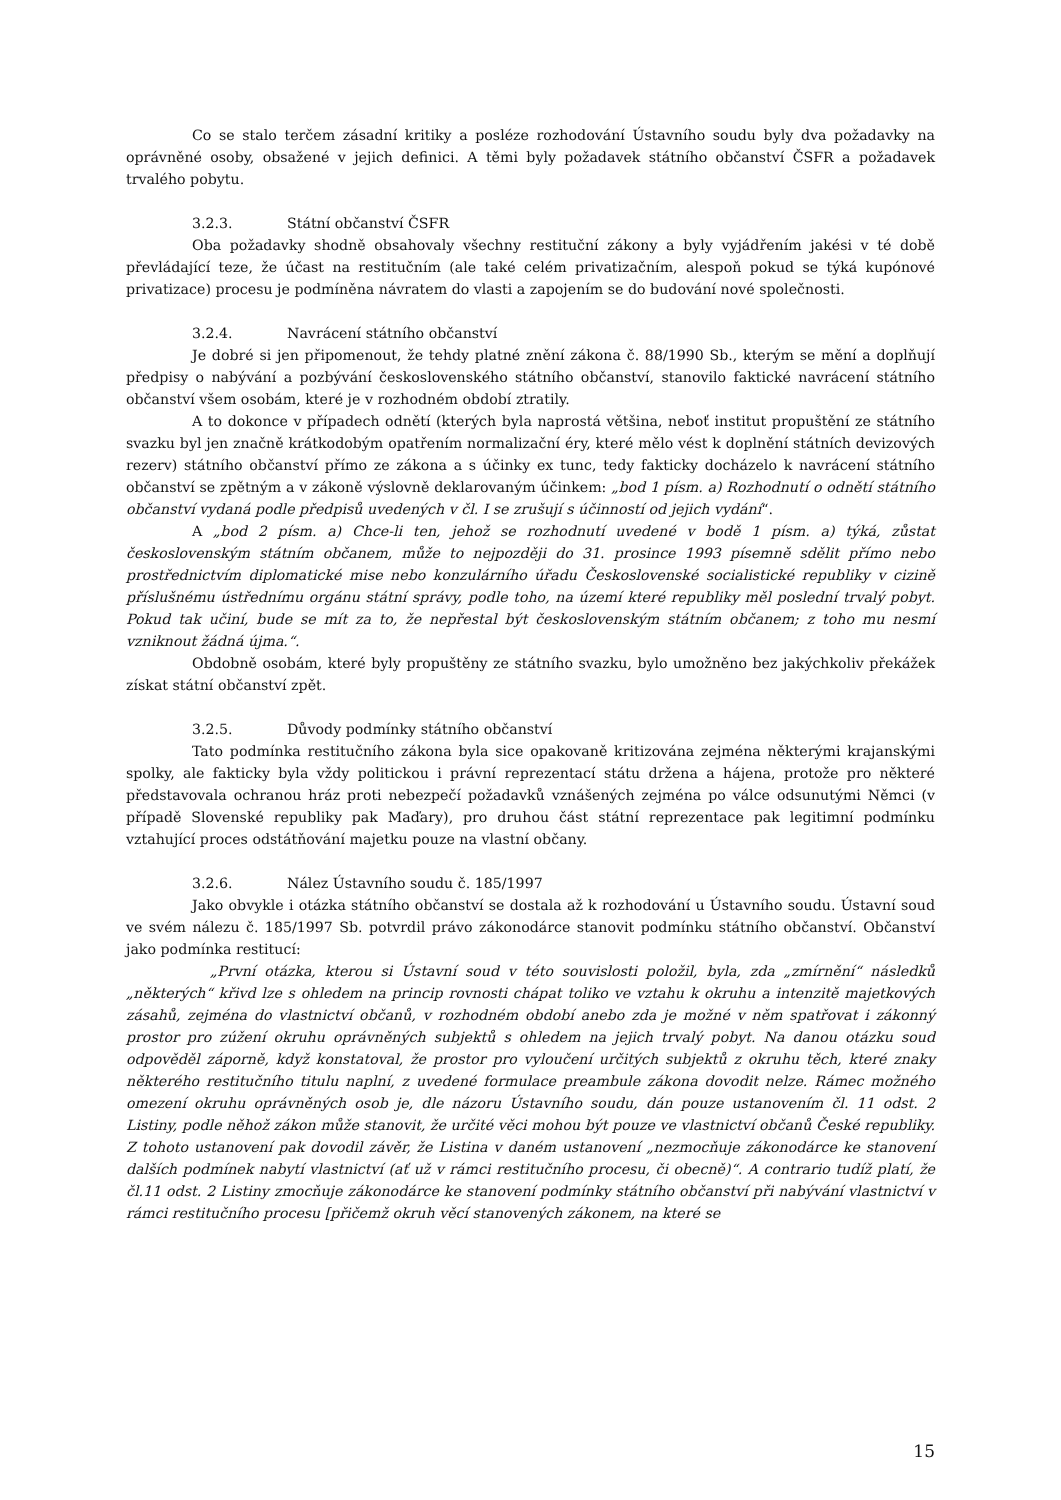Co se stalo terčem zásadní kritiky a posléze rozhodování Ústavního soudu byly dva požadavky na oprávněné osoby, obsažené v jejich definici. A těmi byly požadavek státního občanství ČSFR a požadavek trvalého pobytu.
3.2.3. Státní občanství ČSFR
Oba požadavky shodně obsahovaly všechny restituční zákony a byly vyjádřením jakési v té době převládající teze, že účast na restitučním (ale také celém privatizačním, alespoň pokud se týká kupónové privatizace) procesu je podmíněna návratem do vlasti a zapojením se do budování nové společnosti.
3.2.4. Navrácení státního občanství
Je dobré si jen připomenout, že tehdy platné znění zákona č. 88/1990 Sb., kterým se mění a doplňují předpisy o nabývání a pozbývání československého státního občanství, stanovilo faktické navrácení státního občanství všem osobám, které je v rozhodném období ztratily.
A to dokonce v případech odnětí (kterých byla naprostá většina, neboť institut propuštění ze státního svazku byl jen značně krátkodobým opatřením normalizační éry, které mělo vést k doplnění státních devizových rezerv) státního občanství přímo ze zákona a s účinky ex tunc, tedy fakticky docházelo k navrácení státního občanství se zpětným a v zákoně výslovně deklarovaným účinkem: „bod 1 písm. a) Rozhodnutí o odnětí státního občanství vydaná podle předpisů uvedených v čl. I se zrušují s účinností od jejich vydání“.
A „bod 2 písm. a) Chce-li ten, jehož se rozhodnutí uvedené v bodě 1 písm. a) týká, zůstat československým státním občanem, může to nejpozději do 31. prosince 1993 písemně sdělit přímo nebo prostřednictvím diplomatické mise nebo konzulárního úřadu Československé socialistické republiky v cizině příslušnému ústřednímu orgánu státní správy, podle toho, na území které republiky měl poslední trvalý pobyt. Pokud tak učiní, bude se mít za to, že nepřestal být československým státním občanem; z toho mu nesmí vzniknout žádná újma.“.
Obdobně osobám, které byly propuštěny ze státního svazku, bylo umožněno bez jakýchkoliv překážek získat státní občanství zpět.
3.2.5. Důvody podmínky státního občanství
Tato podmínka restitučního zákona byla sice opakovaně kritizována zejména některými krajanskými spolky, ale fakticky byla vždy politickou i právní reprezentací státu držena a hájena, protože pro některé představovala ochranou hráz proti nebezpečí požadavků vznášených zejména po válce odsunutými Němci (v případě Slovenské republiky pak Maďary), pro druhou část státní reprezentace pak legitimní podmínku vztahující proces odstátňování majetku pouze na vlastní občany.
3.2.6. Nález Ústavního soudu č. 185/1997
Jako obvykle i otázka státního občanství se dostala až k rozhodování u Ústavního soudu. Ústavní soud ve svém nálezu č. 185/1997 Sb. potvrdil právo zákonodárce stanovit podmínku státního občanství. Občanství jako podmínka restitucí:
„První otázka, kterou si Ústavní soud v této souvislosti položil, byla, zda „zmírnění“ následků „některých“ křivd lze s ohledem na princip rovnosti chápat toliko ve vztahu k okruhu a intenzitě majetkových zásahů, zejména do vlastnictví občanů, v rozhodném období anebo zda je možné v něm spatřovat i zákonný prostor pro zúžení okruhu oprávněných subjektů s ohledem na jejich trvalý pobyt. Na danou otázku soud odpověděl záporně, když konstatoval, že prostor pro vyloučení určitých subjektů z okruhu těch, které znaky některého restitučního titulu naplní, z uvedené formulace preambule zákona dovodit nelze. Rámec možného omezení okruhu oprávněných osob je, dle názoru Ústavního soudu, dán pouze ustanovením čl. 11 odst. 2 Listiny, podle něhož zákon může stanovit, že určité věci mohou být pouze ve vlastnictví občanů České republiky. Z tohoto ustanovení pak dovodil závěr, že Listina v daném ustanovení „nezmocňuje zákonodárce ke stanovení dalších podmínek nabytí vlastnictví (ať už v rámci restitučního procesu, či obecně)“. A contrario tudíž platí, že čl.11 odst. 2 Listiny zmocňuje zákonodárce ke stanovení podmínky státního občanství při nabývání vlastnictví v rámci restitučního procesu [přičemž okruh věcí stanovených zákonem, na které se
15